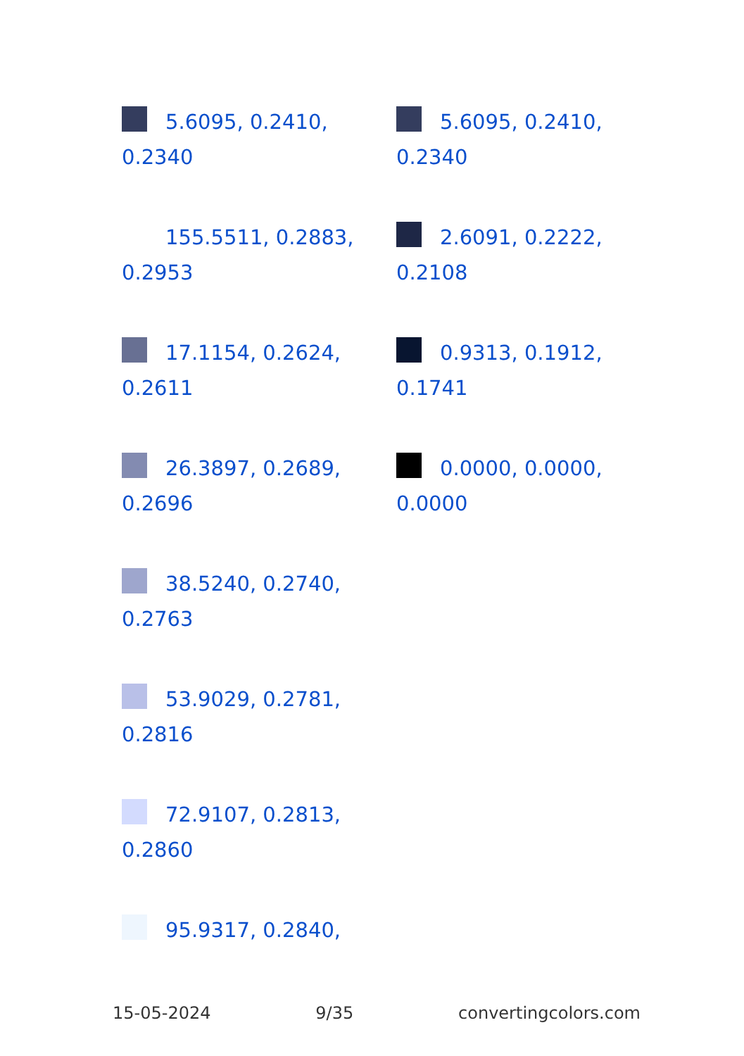5.6095, 0.2410,
0.2340
155.5511, 0.2883,
0.2953
17.1154, 0.2624,
0.2611
26.3897, 0.2689,
0.2696
38.5240, 0.2740,
0.2763
53.9029, 0.2781,
0.2816
72.9107, 0.2813,
0.2860
95.9317, 0.2840,
5.6095, 0.2410,
0.2340
2.6091, 0.2222,
0.2108
0.9313, 0.1912,
0.1741
0.0000, 0.0000,
0.0000
15-05-2024 9/35 convertingcolors.com